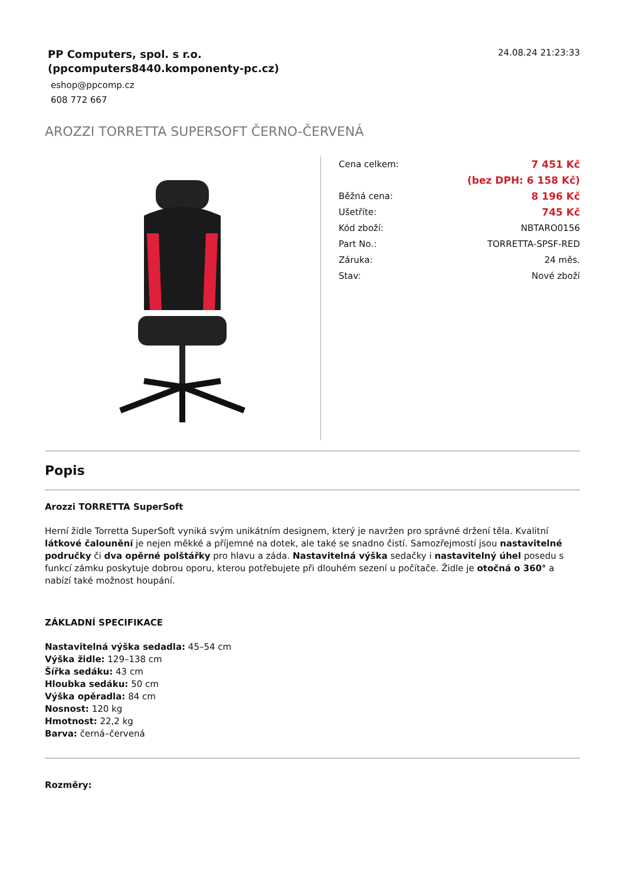PP Computers, spol. s r.o.
(ppcomputers8440.komponenty-pc.cz)
eshop@ppcomp.cz
608 772 667
24.08.24 21:23:33
AROZZI TORRETTA SUPERSOFT ČERNO-ČERVENÁ
| Cena celkem: | 7 451 Kč |
| | (bez DPH: 6 158 Kč) |
| Běžná cena: | 8 196 Kč |
| Ušetříte: | 745 Kč |
| Kód zboží: | NBTARO0156 |
| Part No.: | TORRETTA-SPSF-RED |
| Záruka: | 24 měs. |
| Stav: | Nové zboží |
Popis
Arozzi TORRETTA SuperSoft
Herní židle Torretta SuperSoft vyniká svým unikátním designem, který je navržen pro správné držení těla. Kvalitní látkové čalounění je nejen měkké a příjemné na dotek, ale také se snadno čistí. Samozřejmostí jsou nastavitelné područky či dva opěrné polštářky pro hlavu a záda. Nastavitelná výška sedačky i nastavitelný úhel posedu s funkcí zámku poskytuje dobrou oporu, kterou potřebujete při dlouhém sezení u počítače. Židle je otočná o 360° a nabízí také možnost houpání.
ZÁKLADNÍ SPECIFIKACE
Nastavitelná výška sedadla: 45–54 cm
Výška židle: 129–138 cm
Šířka sedáku: 43 cm
Hloubka sedáku: 50 cm
Výška opěradla: 84 cm
Nosnost: 120 kg
Hmotnost: 22,2 kg
Barva: černá–červená
Rozměry: